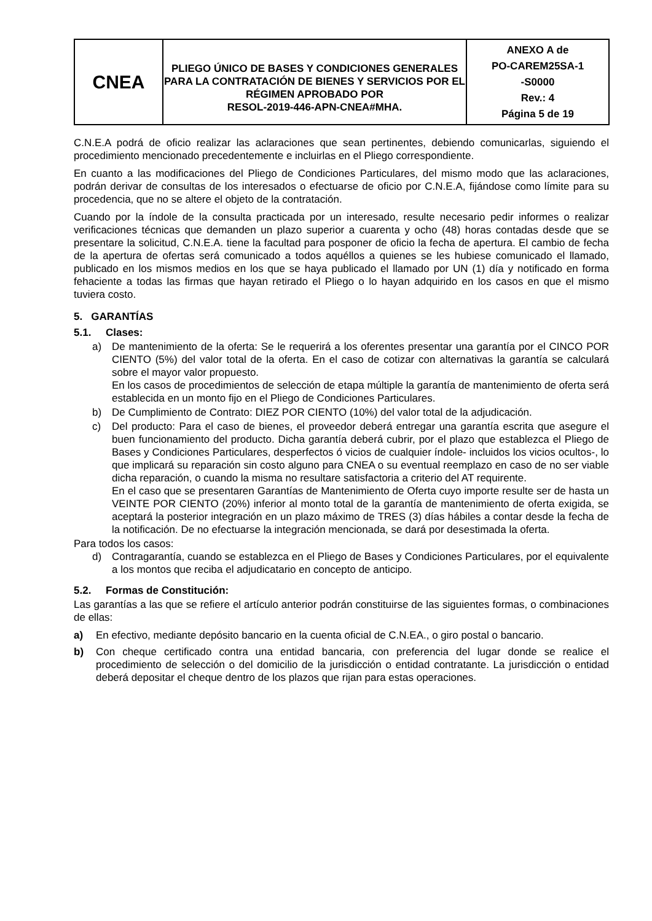| CNEA | PLIEGO ÚNICO DE BASES Y CONDICIONES GENERALES PARA LA CONTRATACIÓN DE BIENES Y SERVICIOS POR EL RÉGIMEN APROBADO POR RESOL-2019-446-APN-CNEA#MHA. | ANEXO A de PO-CAREM25SA-1 -S0000 Rev.: 4 Página 5 de 19 |
C.N.E.A podrá de oficio realizar las aclaraciones que sean pertinentes, debiendo comunicarlas, siguiendo el procedimiento mencionado precedentemente e incluirlas en el Pliego correspondiente.
En cuanto a las modificaciones del Pliego de Condiciones Particulares, del mismo modo que las aclaraciones, podrán derivar de consultas de los interesados o efectuarse de oficio por C.N.E.A, fijándose como límite para su procedencia, que no se altere el objeto de la contratación.
Cuando por la índole de la consulta practicada por un interesado, resulte necesario pedir informes o realizar verificaciones técnicas que demanden un plazo superior a cuarenta y ocho (48) horas contadas desde que se presentare la solicitud, C.N.E.A. tiene la facultad para posponer de oficio la fecha de apertura. El cambio de fecha de la apertura de ofertas será comunicado a todos aquéllos a quienes se les hubiese comunicado el llamado, publicado en los mismos medios en los que se haya publicado el llamado por UN (1) día y notificado en forma fehaciente a todas las firmas que hayan retirado el Pliego o lo hayan adquirido en los casos en que el mismo tuviera costo.
5. GARANTÍAS
5.1. Clases:
a) De mantenimiento de la oferta: Se le requerirá a los oferentes presentar una garantía por el CINCO POR CIENTO (5%) del valor total de la oferta. En el caso de cotizar con alternativas la garantía se calculará sobre el mayor valor propuesto.
En los casos de procedimientos de selección de etapa múltiple la garantía de mantenimiento de oferta será establecida en un monto fijo en el Pliego de Condiciones Particulares.
b) De Cumplimiento de Contrato: DIEZ POR CIENTO (10%) del valor total de la adjudicación.
c) Del producto: Para el caso de bienes, el proveedor deberá entregar una garantía escrita que asegure el buen funcionamiento del producto. Dicha garantía deberá cubrir, por el plazo que establezca el Pliego de Bases y Condiciones Particulares, desperfectos ó vicios de cualquier índole- incluidos los vicios ocultos-, lo que implicará su reparación sin costo alguno para CNEA o su eventual reemplazo en caso de no ser viable dicha reparación, o cuando la misma no resultare satisfactoria a criterio del AT requirente.
En el caso que se presentaren Garantías de Mantenimiento de Oferta cuyo importe resulte ser de hasta un VEINTE POR CIENTO (20%) inferior al monto total de la garantía de mantenimiento de oferta exigida, se aceptará la posterior integración en un plazo máximo de TRES (3) días hábiles a contar desde la fecha de la notificación. De no efectuarse la integración mencionada, se dará por desestimada la oferta.
Para todos los casos:
d) Contragarantía, cuando se establezca en el Pliego de Bases y Condiciones Particulares, por el equivalente a los montos que reciba el adjudicatario en concepto de anticipo.
5.2. Formas de Constitución:
Las garantías a las que se refiere el artículo anterior podrán constituirse de las siguientes formas, o combinaciones de ellas:
a) En efectivo, mediante depósito bancario en la cuenta oficial de C.N.EA., o giro postal o bancario.
b) Con cheque certificado contra una entidad bancaria, con preferencia del lugar donde se realice el procedimiento de selección o del domicilio de la jurisdicción o entidad contratante. La jurisdicción o entidad deberá depositar el cheque dentro de los plazos que rijan para estas operaciones.